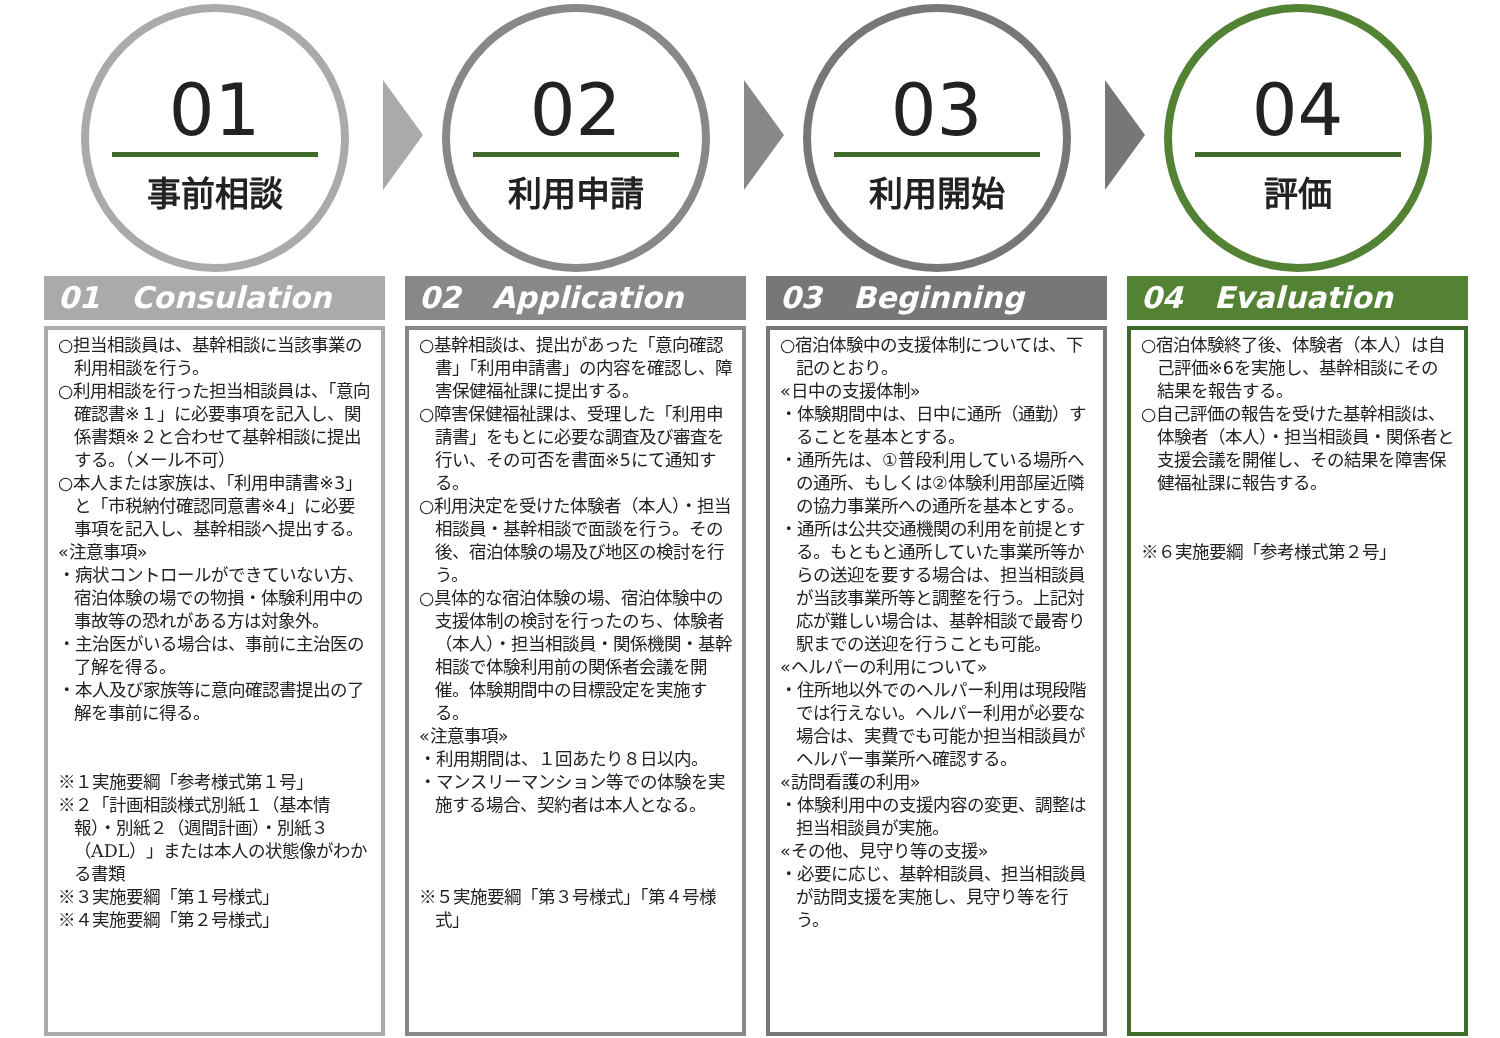01
事前相談
01 Consulation
○担当相談員は、基幹相談に当該事業の利用相談を行う。
○利用相談を行った担当相談員は、「意向確認書※１」に必要事項を記入し、関係書類※２と合わせて基幹相談に提出する。（メール不可）
○本人または家族は、「利用申請書※3」と「市税納付確認同意書※4」に必要事項を記入し、基幹相談へ提出する。
«注意事項»
・病状コントロールができていない方、宿泊体験の場での物損・体験利用中の事故等の恐れがある方は対象外。
・主治医がいる場合は、事前に主治医の了解を得る。
・本人及び家族等に意向確認書提出の了解を事前に得る。
※１実施要綱「参考様式第１号」
※２「計画相談様式別紙１（基本情報）・別紙２（週間計画）・別紙３（ADL）」または本人の状態像がわかる書類
※３実施要綱「第１号様式」
※４実施要綱「第２号様式」
02
利用申請
02 Application
○基幹相談は、提出があった「意向確認書」「利用申請書」の内容を確認し、障害保健福祉課に提出する。
○障害保健福祉課は、受理した「利用申請書」をもとに必要な調査及び審査を行い、その可否を書面※5にて通知する。
○利用決定を受けた体験者（本人）・担当相談員・基幹相談で面談を行う。その後、宿泊体験の場及び地区の検討を行う。
○具体的な宿泊体験の場、宿泊体験中の支援体制の検討を行ったのち、体験者（本人）・担当相談員・関係機関・基幹相談で体験利用前の関係者会議を開催。体験期間中の目標設定を実施する。
«注意事項»
・利用期間は、１回あたり８日以内。
・マンスリーマンション等での体験を実施する場合、契約者は本人となる。
※５実施要綱「第３号様式」「第４号様式」
03
利用開始
03 Beginning
○宿泊体験中の支援体制については、下記のとおり。
«日中の支援体制»
・体験期間中は、日中に通所（通勤）することを基本とする。
・通所先は、①普段利用している場所への通所、もしくは②体験利用部屋近隣の協力事業所への通所を基本とする。
・通所は公共交通機関の利用を前提とする。もともと通所していた事業所等からの送迎を要する場合は、担当相談員が当該事業所等と調整を行う。上記対応が難しい場合は、基幹相談で最寄り駅までの送迎を行うことも可能。
«ヘルパーの利用について»
・住所地以外でのヘルパー利用は現段階では行えない。ヘルパー利用が必要な場合は、実費でも可能か担当相談員がヘルパー事業所へ確認する。
«訪問看護の利用»
・体験利用中の支援内容の変更、調整は担当相談員が実施。
«その他、見守り等の支援»
・必要に応じ、基幹相談員、担当相談員が訪問支援を実施し、見守り等を行う。
04
評価
04 Evaluation
○宿泊体験終了後、体験者（本人）は自己評価※6を実施し、基幹相談にその結果を報告する。
○自己評価の報告を受けた基幹相談は、体験者（本人）・担当相談員・関係者と支援会議を開催し、その結果を障害保健福祉課に報告する。
※６実施要綱「参考様式第２号」